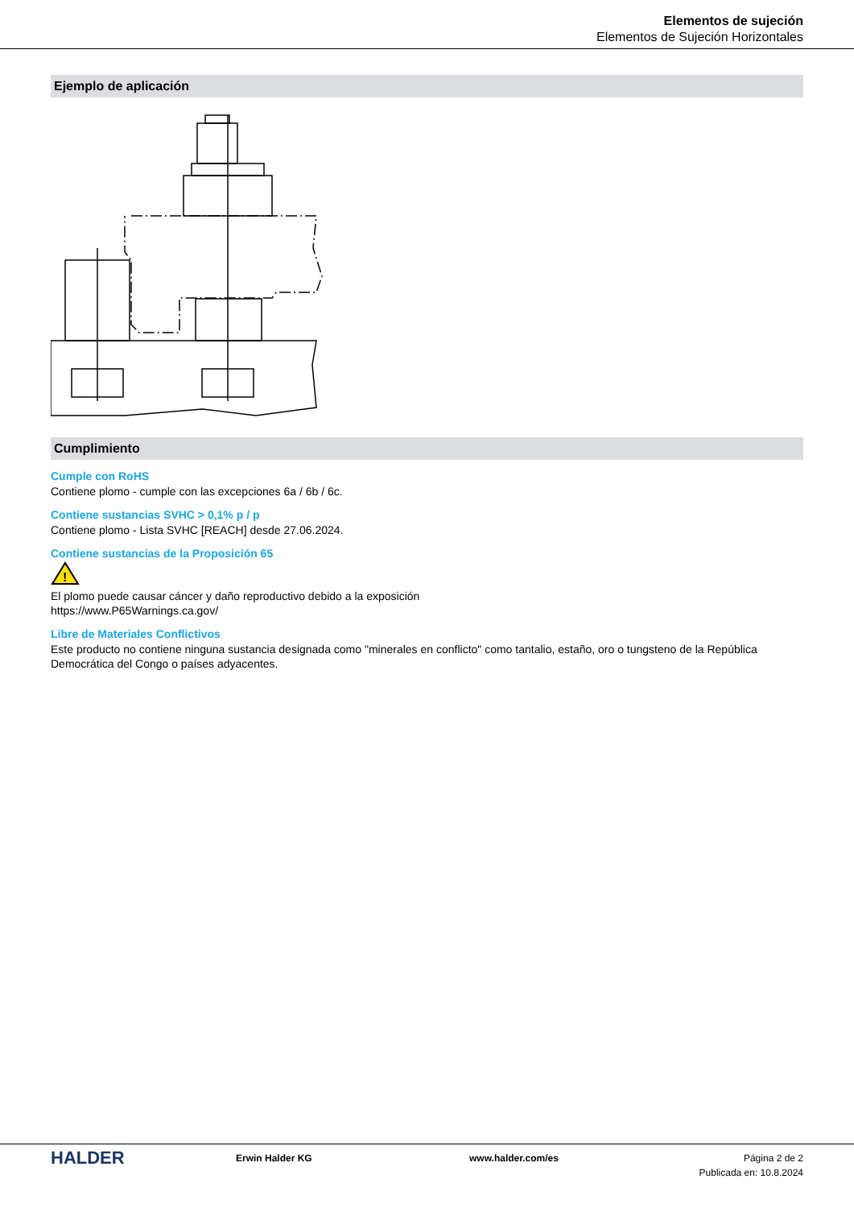Elementos de sujeción
Elementos de Sujeción Horizontales
Ejemplo de aplicación
Cumplimiento
Cumple con RoHS
Contiene plomo - cumple con las excepciones 6a / 6b / 6c.
Contiene sustancias SVHC > 0,1% p / p
Contiene plomo - Lista SVHC [REACH] desde 27.06.2024.
Contiene sustancias de la Proposición 65
!
El plomo puede causar cáncer y daño reproductivo debido a la exposición
https://www.P65Warnings.ca.gov/
Libre de Materiales Conflictivos
Este producto no contiene ninguna sustancia designada como "minerales en conflicto" como tantalio, estaño, oro o tungsteno de la República Democrática del Congo o países adyacentes.
HALDER
Erwin Halder KG www.halder.com/es Página 2 de 2
Publicada en: 10.8.2024